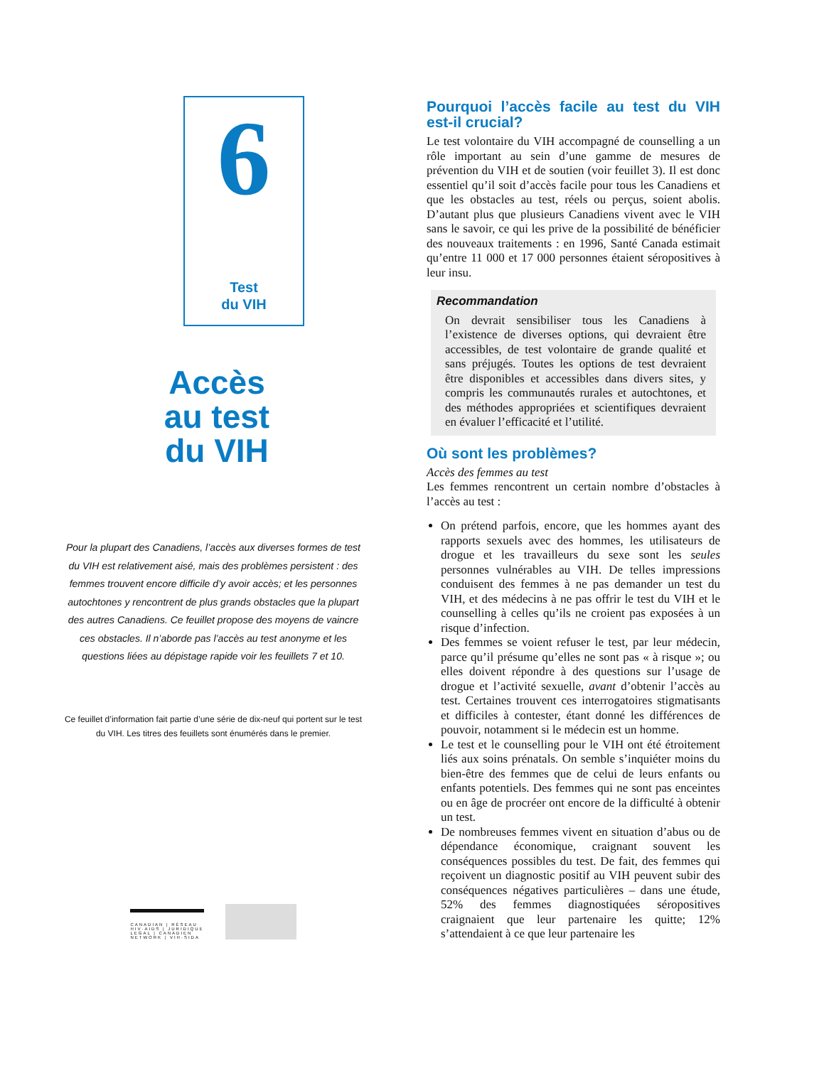6
Test
du VIH
Accès
au test
du VIH
Pour la plupart des Canadiens, l’accès aux diverses formes de test du VIH est relativement aisé, mais des problèmes persistent : des femmes trouvent encore difficile d’y avoir accès; et les personnes autochtones y rencontrent de plus grands obstacles que la plupart des autres Canadiens. Ce feuillet propose des moyens de vaincre ces obstacles. Il n’aborde pas l’accès au test anonyme et les questions liées au dépistage rapide voir les feuillets 7 et 10.
Ce feuillet d’information fait partie d’une série de dix-neuf qui portent sur le test du VIH. Les titres des feuillets sont énumérés dans le premier.
CANADIAN | RÉSEAU
HIV·AIDS | JURIDIQUE
LEGAL | CANADIEN
NETWORK | VIH·SIDA
Pourquoi l’accès facile au test du VIH est-il crucial?
Le test volontaire du VIH accompagné de counselling a un rôle important au sein d’une gamme de mesures de prévention du VIH et de soutien (voir feuillet 3). Il est donc essentiel qu’il soit d’accès facile pour tous les Canadiens et que les obstacles au test, réels ou perçus, soient abolis. D’autant plus que plusieurs Canadiens vivent avec le VIH sans le savoir, ce qui les prive de la possibilité de bénéficier des nouveaux traitements : en 1996, Santé Canada estimait qu’entre 11 000 et 17 000 personnes étaient séropositives à leur insu.
Recommandation
On devrait sensibiliser tous les Canadiens à l’existence de diverses options, qui devraient être accessibles, de test volontaire de grande qualité et sans préjugés. Toutes les options de test devraient être disponibles et accessibles dans divers sites, y compris les communautés rurales et autochtones, et des méthodes appropriées et scientifiques devraient en évaluer l’efficacité et l’utilité.
Où sont les problèmes?
Accès des femmes au test
Les femmes rencontrent un certain nombre d’obstacles à l’accès au test :
On prétend parfois, encore, que les hommes ayant des rapports sexuels avec des hommes, les utilisateurs de drogue et les travailleurs du sexe sont les seules personnes vulnérables au VIH. De telles impressions conduisent des femmes à ne pas demander un test du VIH, et des médecins à ne pas offrir le test du VIH et le counselling à celles qu’ils ne croient pas exposées à un risque d’infection.
Des femmes se voient refuser le test, par leur médecin, parce qu’il présume qu’elles ne sont pas « à risque »; ou elles doivent répondre à des questions sur l’usage de drogue et l’activité sexuelle, avant d’obtenir l’accès au test. Certaines trouvent ces interrogatoires stigmatisants et difficiles à contester, étant donné les différences de pouvoir, notamment si le médecin est un homme.
Le test et le counselling pour le VIH ont été étroitement liés aux soins prénatals. On semble s’inquiéter moins du bien-être des femmes que de celui de leurs enfants ou enfants potentiels. Des femmes qui ne sont pas enceintes ou en âge de procréer ont encore de la difficulté à obtenir un test.
De nombreuses femmes vivent en situation d’abus ou de dépendance économique, craignant souvent les conséquences possibles du test. De fait, des femmes qui reçoivent un diagnostic positif au VIH peuvent subir des conséquences négatives particulières – dans une étude, 52% des femmes diagnostiquées séropositives craignaient que leur partenaire les quitte; 12% s’attendaient à ce que leur partenaire les